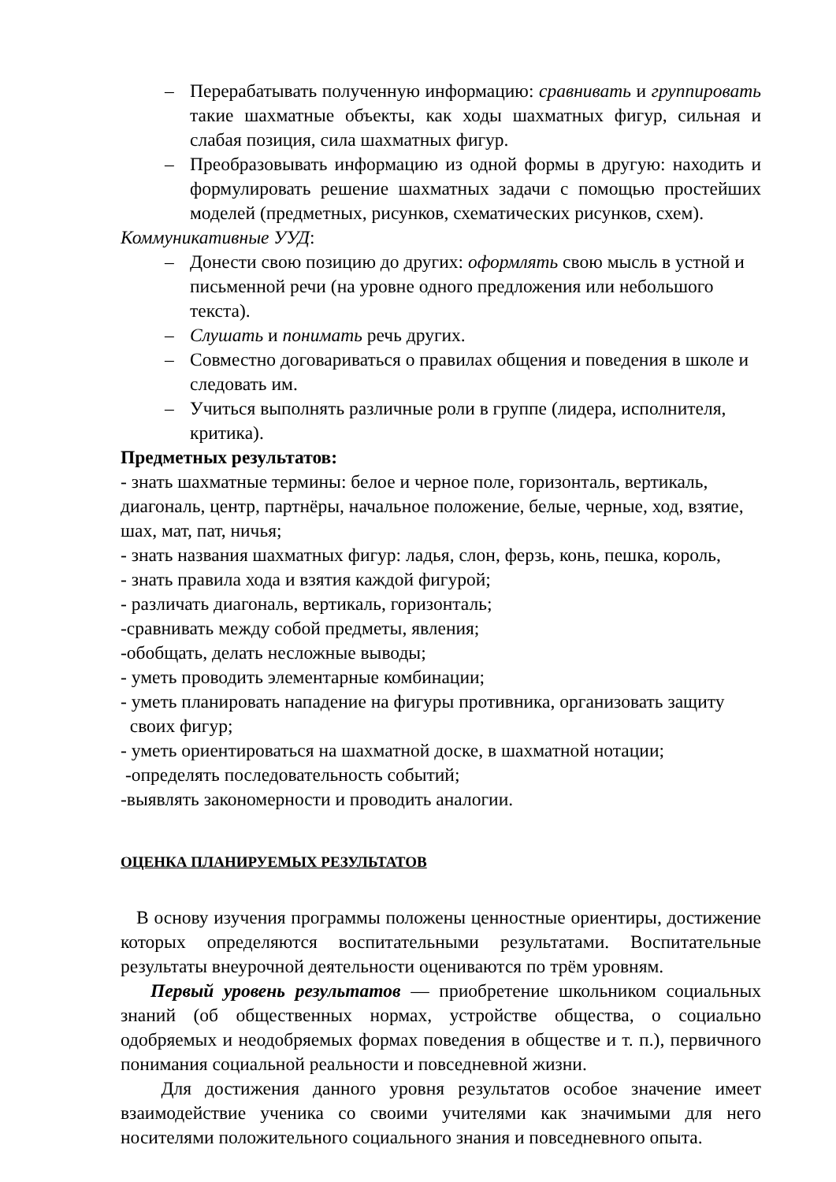– Перерабатывать полученную информацию: сравнивать и группировать такие шахматные объекты, как ходы шахматных фигур, сильная и слабая позиция, сила шахматных фигур.
– Преобразовывать информацию из одной формы в другую: находить и формулировать решение шахматных задачи с помощью простейших моделей (предметных, рисунков, схематических рисунков, схем).
Коммуникативные УУД:
– Донести свою позицию до других: оформлять свою мысль в устной и письменной речи (на уровне одного предложения или небольшого текста).
– Слушать и понимать речь других.
– Совместно договариваться о правилах общения и поведения в школе и следовать им.
– Учиться выполнять различные роли в группе (лидера, исполнителя, критика).
Предметных результатов:
- знать шахматные термины: белое и черное поле, горизонталь, вертикаль, диагональ, центр, партнёры, начальное положение, белые, черные, ход, взятие, шах, мат, пат, ничья;
- знать названия шахматных фигур: ладья, слон, ферзь, конь, пешка, король,
- знать правила хода и взятия каждой фигурой;
- различать диагональ, вертикаль, горизонталь;
-сравнивать между собой предметы, явления;
-обобщать, делать несложные выводы;
- уметь проводить элементарные комбинации;
- уметь планировать нападение на фигуры противника, организовать защиту
своих фигур;
- уметь ориентироваться на шахматной доске, в шахматной нотации;
-определять последовательность событий;
-выявлять закономерности и проводить аналогии.
ОЦЕНКА ПЛАНИРУЕМЫХ РЕЗУЛЬТАТОВ
В основу изучения программы положены ценностные ориентиры, достижение которых определяются воспитательными результатами. Воспитательные результаты внеурочной деятельности оцениваются по трём уровням.
Первый уровень результатов — приобретение школьником социальных знаний (об общественных нормах, устройстве общества, о социально одобряемых и неодобряемых формах поведения в обществе и т. п.), первичного понимания социальной реальности и повседневной жизни.
Для достижения данного уровня результатов особое значение имеет взаимодействие ученика со своими учителями как значимыми для него носителями положительного социального знания и повседневного опыта.